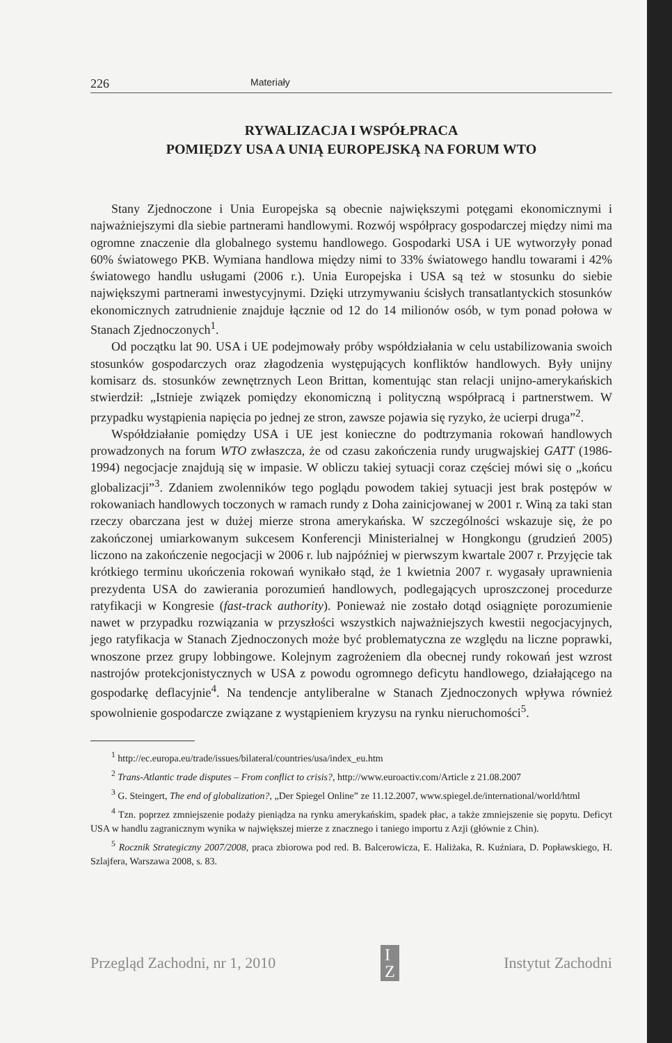226 Materiały
RYWALIZACJA I WSPÓŁPRACA
POMIĘDZY USA A UNIĄ EUROPEJSKĄ NA FORUM WTO
Stany Zjednoczone i Unia Europejska są obecnie największymi potęgami ekonomicznymi i najważniejszymi dla siebie partnerami handlowymi. Rozwój współpracy gospodarczej między nimi ma ogromne znaczenie dla globalnego systemu handlowego. Gospodarki USA i UE wytworzyły ponad 60% światowego PKB. Wymiana handlowa między nimi to 33% światowego handlu towarami i 42% światowego handlu usługami (2006 r.). Unia Europejska i USA są też w stosunku do siebie największymi partnerami inwestycyjnymi. Dzięki utrzymywaniu ścisłych transatlantyckich stosunków ekonomicznych zatrudnienie znajduje łącznie od 12 do 14 milionów osób, w tym ponad połowa w Stanach Zjednoczonych<sup>1</sup>.
Od początku lat 90. USA i UE podejmowały próby współdziałania w celu ustabilizowania swoich stosunków gospodarczych oraz złagodzenia występujących konfliktów handlowych. Były unijny komisarz ds. stosunków zewnętrznych Leon Brittan, komentując stan relacji unijno-amerykańskich stwierdził: „Istnieje związek pomiędzy ekonomiczną i polityczną współpracą i partnerstwem. W przypadku wystąpienia napięcia po jednej ze stron, zawsze pojawia się ryzyko, że ucierpi druga”<sup>2</sup>.
Współdziałanie pomiędzy USA i UE jest konieczne do podtrzymania rokowań handlowych prowadzonych na forum WTO zwłaszcza, że od czasu zakończenia rundy urugwajskiej GATT (1986-1994) negocjacje znajdują się w impasie. W obliczu takiej sytuacji coraz częściej mówi się o „końcu globalizacji”<sup>3</sup>. Zdaniem zwolenników tego poglądu powodem takiej sytuacji jest brak postępów w rokowaniach handlowych toczonych w ramach rundy z Doha zainicjowanej w 2001 r. Winą za taki stan rzeczy obarczana jest w dużej mierze strona amerykańska. W szczególności wskazuje się, że po zakończonej umiarkowanym sukcesem Konferencji Ministerialnej w Hongkongu (grudzień 2005) liczono na zakończenie negocjacji w 2006 r. lub najpóźniej w pierwszym kwartale 2007 r. Przyjęcie tak krótkiego terminu ukończenia rokowań wynikało stąd, że 1 kwietnia 2007 r. wygasały uprawnienia prezydenta USA do zawierania porozumień handlowych, podlegających uproszczonej procedurze ratyfikacji w Kongresie (fast-track authority). Ponieważ nie zostało dotąd osiągnięte porozumienie nawet w przypadku rozwiązania w przyszłości wszystkich najważniejszych kwestii negocjacyjnych, jego ratyfikacja w Stanach Zjednoczonych może być problematyczna ze względu na liczne poprawki, wnoszone przez grupy lobbingowe. Kolejnym zagrożeniem dla obecnej rundy rokowań jest wzrost nastrojów protekcjonistycznych w USA z powodu ogromnego deficytu handlowego, działającego na gospodarkę deflacyjnie<sup>4</sup>. Na tendencje antyliberalne w Stanach Zjednoczonych wpływa również spowolnienie gospodarcze związane z wystąpieniem kryzysu na rynku nieruchomości<sup>5</sup>.
<sup>1</sup> http://ec.europa.eu/trade/issues/bilateral/countries/usa/index_eu.htm
<sup>2</sup> Trans-Atlantic trade disputes – From conflict to crisis?, http://www.euroactiv.com/Article z 21.08.2007
<sup>3</sup> G. Steingert, The end of globalization?, „Der Spiegel Online” ze 11.12.2007, www.spiegel.de/international/world/html
<sup>4</sup> Tzn. poprzez zmniejszenie podaży pieniądza na rynku amerykańskim, spadek płac, a także zmniejszenie się popytu. Deficyt USA w handlu zagranicznym wynika w największej mierze z znacznego i taniego importu z Azji (głównie z Chin).
<sup>5</sup> Rocznik Strategiczny 2007/2008, praca zbiorowa pod red. B. Balcerowicza, E. Haliżaka, R. Kuźniara, D. Popławskiego, H. Szlajfera, Warszawa 2008, s. 83.
Przegląd Zachodni, nr 1, 2010 I
Z Instytut Zachodni